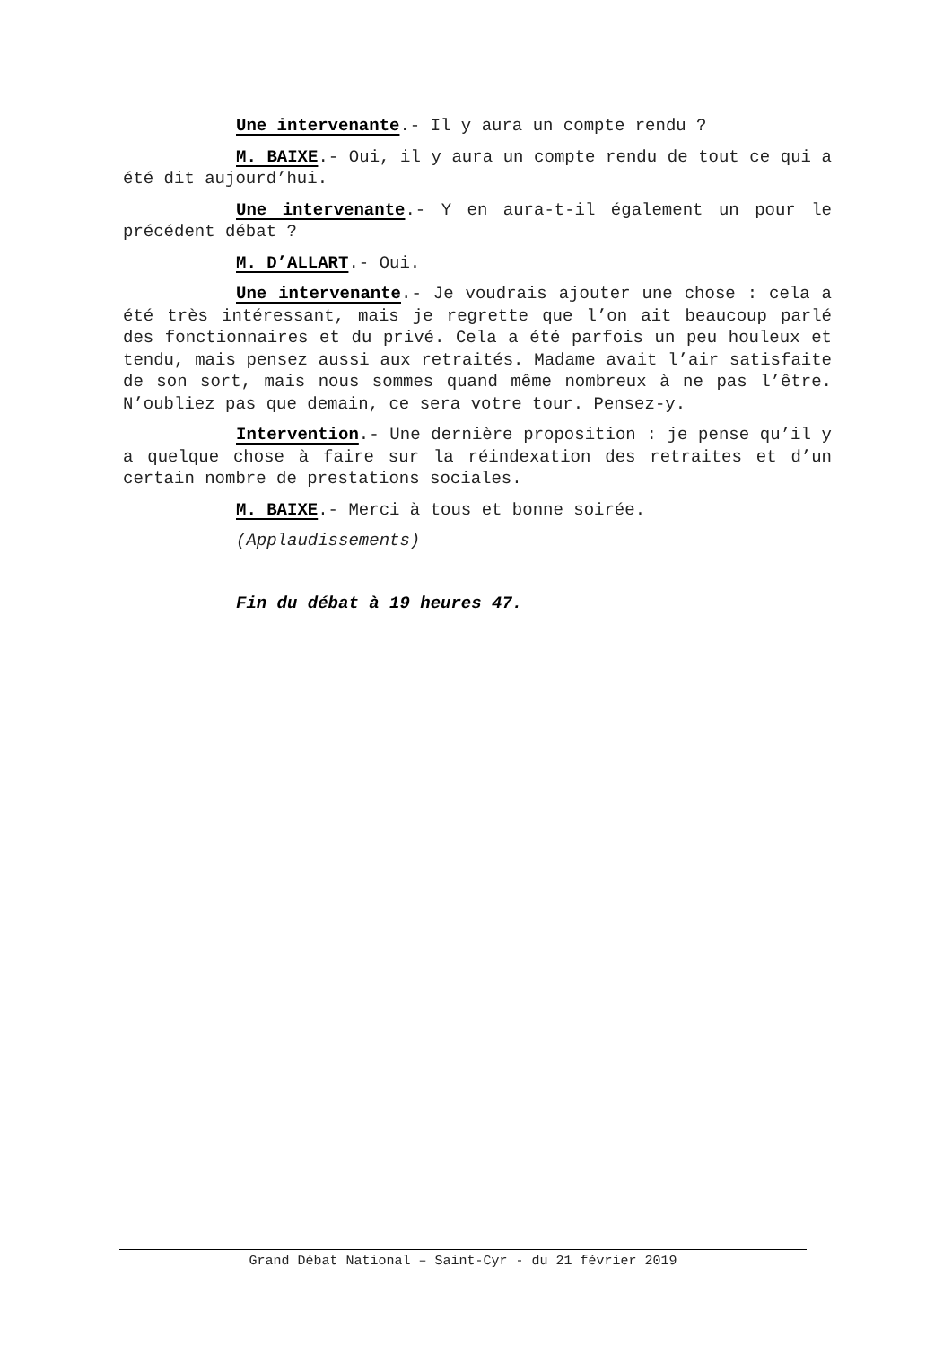Une intervenante.- Il y aura un compte rendu ?
M. BAIXE.- Oui, il y aura un compte rendu de tout ce qui a été dit aujourd’hui.
Une intervenante.- Y en aura-t-il également un pour le précédent débat ?
M. D’ALLART.- Oui.
Une intervenante.- Je voudrais ajouter une chose : cela a été très intéressant, mais je regrette que l’on ait beaucoup parlé des fonctionnaires et du privé. Cela a été parfois un peu houleux et tendu, mais pensez aussi aux retraités. Madame avait l’air satisfaite de son sort, mais nous sommes quand même nombreux à ne pas l’être. N’oubliez pas que demain, ce sera votre tour. Pensez-y.
Intervention.- Une dernière proposition : je pense qu’il y a quelque chose à faire sur la réindexation des retraites et d’un certain nombre de prestations sociales.
M. BAIXE.- Merci à tous et bonne soirée.
(Applaudissements)
Fin du débat à 19 heures 47.
Grand Débat National – Saint-Cyr - du 21 février 2019